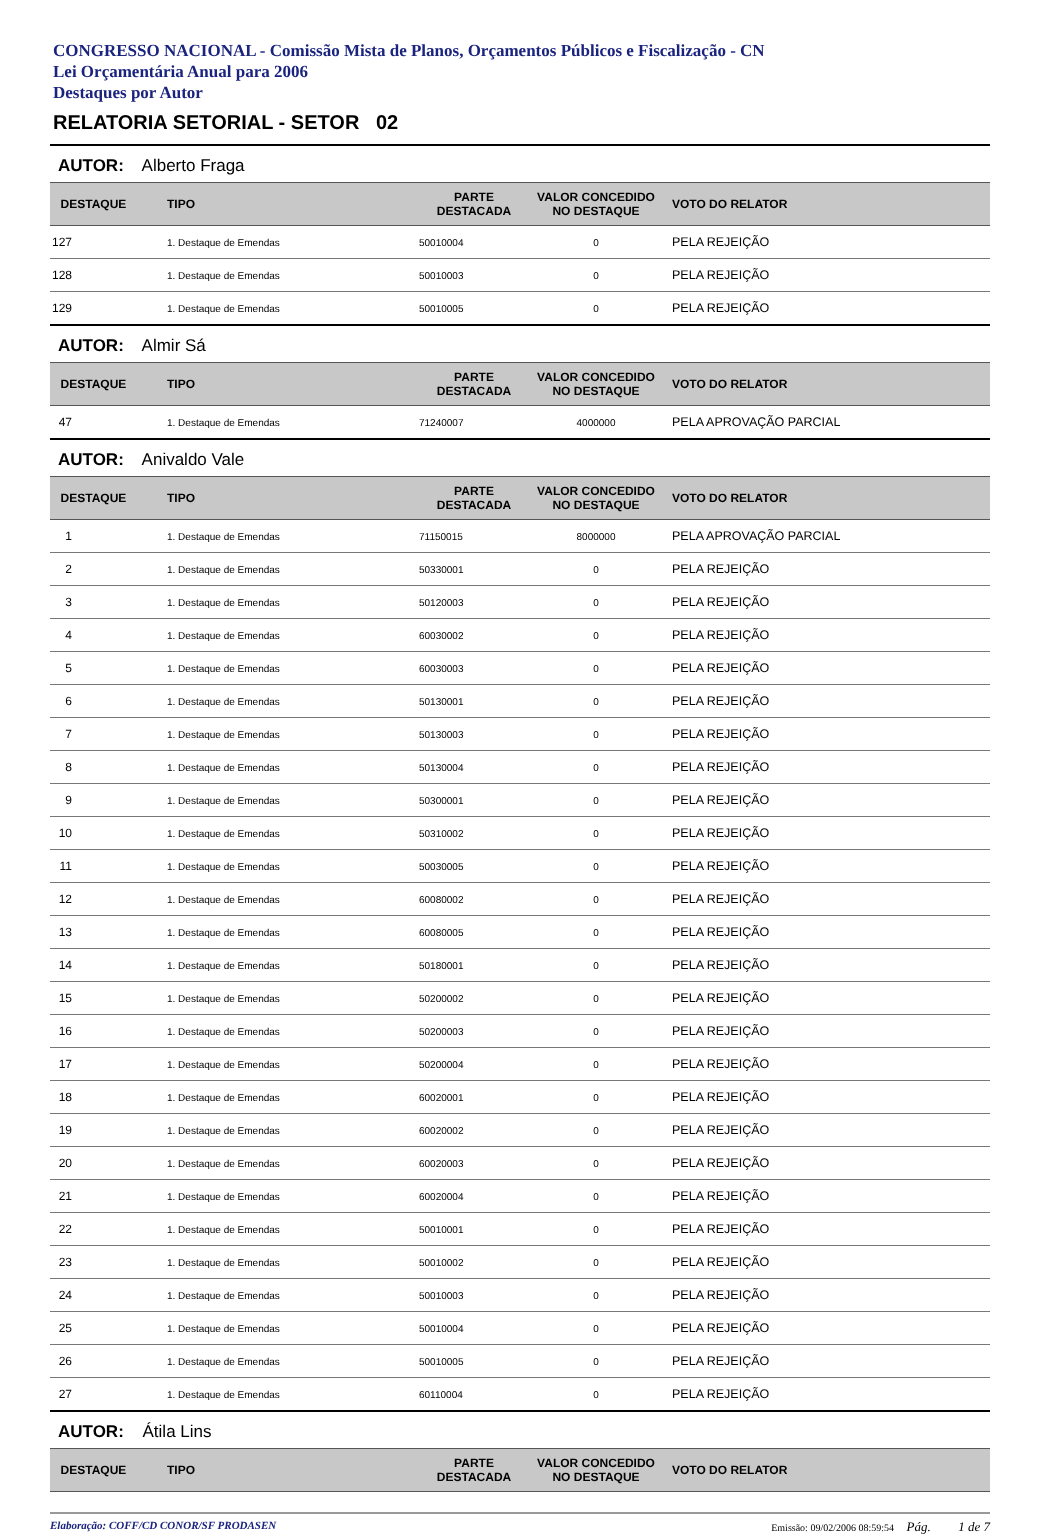CONGRESSO NACIONAL - Comissão Mista de Planos, Orçamentos Públicos e Fiscalização - CN
Lei Orçamentária Anual para 2006
Destaques por Autor
RELATORIA SETORIAL - SETOR 02
AUTOR: Alberto Fraga
| DESTAQUE | TIPO | PARTE DESTACADA | VALOR CONCEDIDO NO DESTAQUE | VOTO DO RELATOR |
| --- | --- | --- | --- | --- |
| 127 | 1. Destaque de Emendas | 50010004 | 0 | PELA REJEIÇÃO |
| 128 | 1. Destaque de Emendas | 50010003 | 0 | PELA REJEIÇÃO |
| 129 | 1. Destaque de Emendas | 50010005 | 0 | PELA REJEIÇÃO |
AUTOR: Almir Sá
| DESTAQUE | TIPO | PARTE DESTACADA | VALOR CONCEDIDO NO DESTAQUE | VOTO DO RELATOR |
| --- | --- | --- | --- | --- |
| 47 | 1. Destaque de Emendas | 71240007 | 4000000 | PELA APROVAÇÃO PARCIAL |
AUTOR: Anivaldo Vale
| DESTAQUE | TIPO | PARTE DESTACADA | VALOR CONCEDIDO NO DESTAQUE | VOTO DO RELATOR |
| --- | --- | --- | --- | --- |
| 1 | 1. Destaque de Emendas | 71150015 | 8000000 | PELA APROVAÇÃO PARCIAL |
| 2 | 1. Destaque de Emendas | 50330001 | 0 | PELA REJEIÇÃO |
| 3 | 1. Destaque de Emendas | 50120003 | 0 | PELA REJEIÇÃO |
| 4 | 1. Destaque de Emendas | 60030002 | 0 | PELA REJEIÇÃO |
| 5 | 1. Destaque de Emendas | 60030003 | 0 | PELA REJEIÇÃO |
| 6 | 1. Destaque de Emendas | 50130001 | 0 | PELA REJEIÇÃO |
| 7 | 1. Destaque de Emendas | 50130003 | 0 | PELA REJEIÇÃO |
| 8 | 1. Destaque de Emendas | 50130004 | 0 | PELA REJEIÇÃO |
| 9 | 1. Destaque de Emendas | 50300001 | 0 | PELA REJEIÇÃO |
| 10 | 1. Destaque de Emendas | 50310002 | 0 | PELA REJEIÇÃO |
| 11 | 1. Destaque de Emendas | 50030005 | 0 | PELA REJEIÇÃO |
| 12 | 1. Destaque de Emendas | 60080002 | 0 | PELA REJEIÇÃO |
| 13 | 1. Destaque de Emendas | 60080005 | 0 | PELA REJEIÇÃO |
| 14 | 1. Destaque de Emendas | 50180001 | 0 | PELA REJEIÇÃO |
| 15 | 1. Destaque de Emendas | 50200002 | 0 | PELA REJEIÇÃO |
| 16 | 1. Destaque de Emendas | 50200003 | 0 | PELA REJEIÇÃO |
| 17 | 1. Destaque de Emendas | 50200004 | 0 | PELA REJEIÇÃO |
| 18 | 1. Destaque de Emendas | 60020001 | 0 | PELA REJEIÇÃO |
| 19 | 1. Destaque de Emendas | 60020002 | 0 | PELA REJEIÇÃO |
| 20 | 1. Destaque de Emendas | 60020003 | 0 | PELA REJEIÇÃO |
| 21 | 1. Destaque de Emendas | 60020004 | 0 | PELA REJEIÇÃO |
| 22 | 1. Destaque de Emendas | 50010001 | 0 | PELA REJEIÇÃO |
| 23 | 1. Destaque de Emendas | 50010002 | 0 | PELA REJEIÇÃO |
| 24 | 1. Destaque de Emendas | 50010003 | 0 | PELA REJEIÇÃO |
| 25 | 1. Destaque de Emendas | 50010004 | 0 | PELA REJEIÇÃO |
| 26 | 1. Destaque de Emendas | 50010005 | 0 | PELA REJEIÇÃO |
| 27 | 1. Destaque de Emendas | 60110004 | 0 | PELA REJEIÇÃO |
AUTOR: Átila Lins
| DESTAQUE | TIPO | PARTE DESTACADA | VALOR CONCEDIDO NO DESTAQUE | VOTO DO RELATOR |
| --- | --- | --- | --- | --- |
Elaboração: COFF/CD CONOR/SF PRODASEN Emissão: 09/02/2006 08:59:54 Pág. 1 de 7